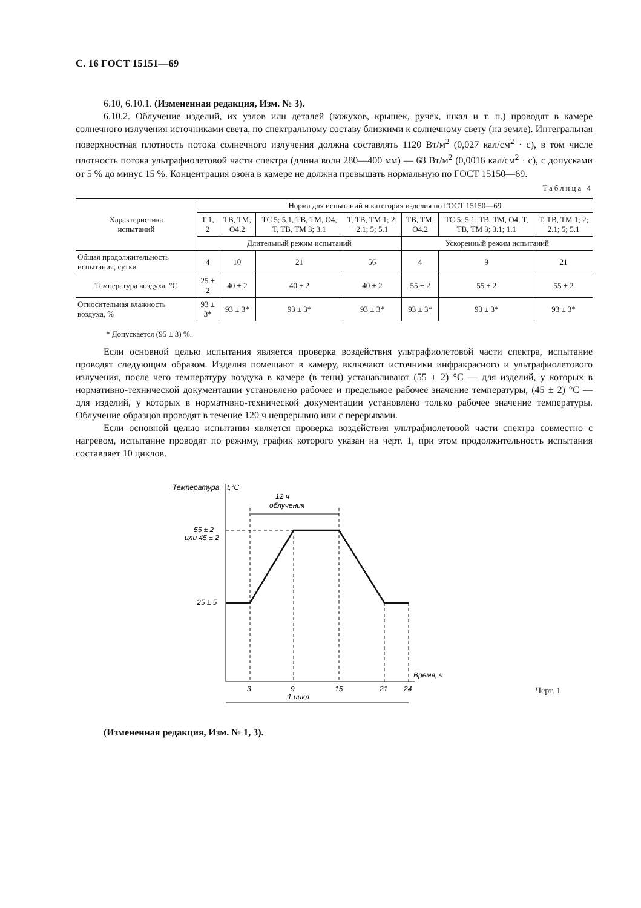С. 16 ГОСТ 15151—69
6.10, 6.10.1. (Измененная редакция, Изм. № 3).
6.10.2. Облучение изделий, их узлов или деталей (кожухов, крышек, ручек, шкал и т. п.) проводят в камере солнечного излучения источниками света, по спектральному составу близкими к солнечному свету (на земле). Интегральная поверхностная плотность потока солнечного излучения должна составлять 1120 Вт/м<sup>2</sup> (0,027 кал/см<sup>2</sup> · с), в том числе плотность потока ультрафиолетовой части спектра (длина волн 280—400 мм) — 68 Вт/м<sup>2</sup> (0,0016 кал/см<sup>2</sup> · с), с допусками от 5 % до минус 15 %. Концентрация озона в камере не должна превышать нормальную по ГОСТ 15150—69.
Таблица 4
| Характеристика испытаний | Норма для испытаний и категория изделия по ГОСТ 15150—69 | | | | | | |
| --- | --- | --- | --- | --- | --- | --- | --- |
| | Т 1, 2 | ТВ, ТМ, О4.2 | ТС 5; 5.1, ТВ, ТМ, О4, Т, ТВ, ТМ 3; 3.1 | Т, ТВ, ТМ 1; 2; 2.1; 5; 5.1 | ТВ, ТМ, О4.2 | ТС 5; 5.1; ТВ, ТМ, О4, Т, ТВ, ТМ 3; 3.1; 1.1 | Т, ТВ, ТМ 1; 2; 2.1; 5; 5.1 |
| | Длительный режим испытаний | | | | Ускоренный режим испытаний | | |
| Общая продолжительность испытания, сутки | 4 | 10 | 21 | 56 | 4 | 9 | 21 |
| Температура воздуха, °С | 25 ± 2 | 40 ± 2 | 40 ± 2 | 40 ± 2 | 55 ± 2 | 55 ± 2 | 55 ± 2 |
| Относительная влажность воздуха, % | 93 ± 3* | 93 ± 3* | 93 ± 3* | 93 ± 3* | 93 ± 3* | 93 ± 3* | 93 ± 3* |
* Допускается (95 ± 3) %.
Если основной целью испытания является проверка воздействия ультрафиолетовой части спектра, испытание проводят следующим образом. Изделия помещают в камеру, включают источники инфракрасного и ультрафиолетового излучения, после чего температуру воздуха в камере (в тени) устанавливают (55 ± 2) °С — для изделий, у которых в нормативно-технической документации установлено рабочее и предельное рабочее значение температуры, (45 ± 2) °С — для изделий, у которых в нормативно-технической документации установлено только рабочее значение температуры. Облучение образцов проводят в течение 120 ч непрерывно или с перерывами.
Если основной целью испытания является проверка воздействия ультрафиолетовой части спектра совместно с нагревом, испытание проводят по режиму, график которого указан на черт. 1, при этом продолжительность испытания составляет 10 циклов.
Температура
t,°C
12 ч
облучения
55 ± 2
или 45 ± 2
25 ± 5
Время, ч
3
9
15
21
24
1 цикл
Черт. 1
(Измененная редакция, Изм. № 1, 3).